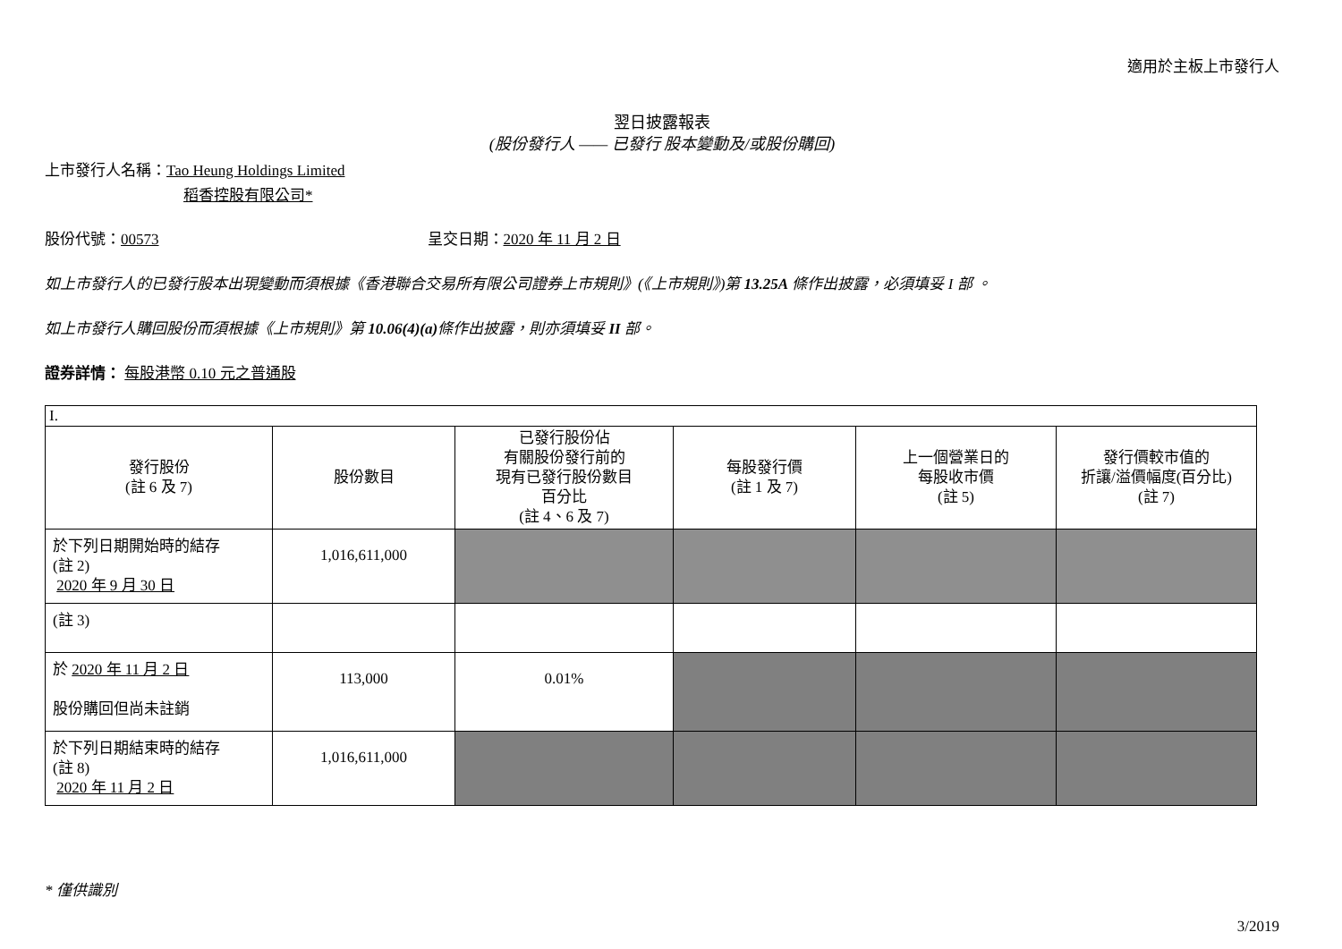適用於主板上市發行人
翌日披露報表
(股份發行人 —— 已發行 股本變動及/或股份購回)
上市發行人名稱：Tao Heung Holdings Limited
稻香控股有限公司*
股份代號：00573 呈交日期：2020 年 11 月 2 日
如上市發行人的已發行股本出現變動而須根據《香港聯合交易所有限公司證券上市規則》(《上市規則》)第 13.25A 條作出披露，必須填妥 I 部 。
如上市發行人購回股份而須根據《上市規則》第 10.06(4)(a) 條作出披露，則亦須填妥 II 部。
證券詳情： 每股港幣 0.10 元之普通股
| I. | | | | | |
| 發行股份 (註 6 及 7) | 股份數目 | 已發行股份佔 有關股份發行前的 現有已發行股份數目 百分比 (註 4、6 及 7) | 每股發行價 (註 1 及 7) | 上一個營業日的 每股收市價 (註 5) | 發行價較市值的 折讓/溢價幅度(百分比) (註 7) |
| 於下列日期開始時的結存 (註 2) 2020 年 9 月 30 日 | 1,016,611,000 | | | | |
| (註 3) | | | | | |
| 於 2020 年 11 月 2 日 股份購回但尚未註銷 | 113,000 | 0.01% | | | |
| 於下列日期結束時的結存 (註 8) 2020 年 11 月 2 日 | 1,016,611,000 | | | | |
* 僅供識別
3/2019